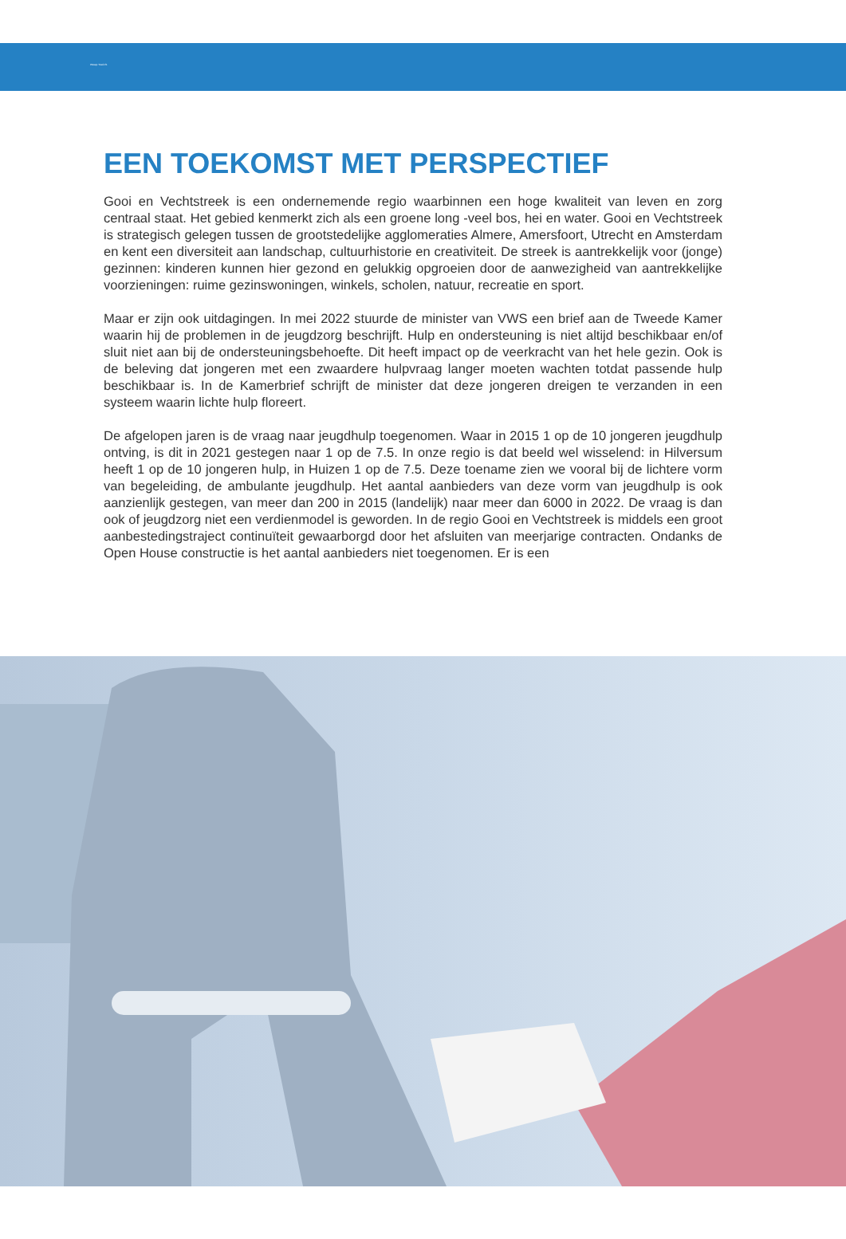Weesp-Toezicht
EEN TOEKOMST MET PERSPECTIEF
Gooi en Vechtstreek is een ondernemende regio waarbinnen een hoge kwaliteit van leven en zorg centraal staat. Het gebied kenmerkt zich als een groene long -veel bos, hei en water. Gooi en Vechtstreek is strategisch gelegen tussen de grootstedelijke agglomeraties Almere, Amersfoort, Utrecht en Amsterdam en kent een diversiteit aan landschap, cultuurhistorie en creativiteit. De streek is aantrekkelijk voor (jonge) gezinnen: kinderen kunnen hier gezond en gelukkig opgroeien door de aanwezigheid van aantrekkelijke voorzieningen: ruime gezinswoningen, winkels, scholen, natuur, recreatie en sport.
Maar er zijn ook uitdagingen. In mei 2022 stuurde de minister van VWS een brief aan de Tweede Kamer waarin hij de problemen in de jeugdzorg beschrijft. Hulp en ondersteuning is niet altijd beschikbaar en/of sluit niet aan bij de ondersteuningsbehoefte. Dit heeft impact op de veerkracht van het hele gezin. Ook is de beleving dat jongeren met een zwaardere hulpvraag langer moeten wachten totdat passende hulp beschikbaar is. In de Kamerbrief schrijft de minister dat deze jongeren dreigen te verzanden in een systeem waarin lichte hulp floreert.
De afgelopen jaren is de vraag naar jeugdhulp toegenomen. Waar in 2015 1 op de 10 jongeren jeugdhulp ontving, is dit in 2021 gestegen naar 1 op de 7.5. In onze regio is dat beeld wel wisselend: in Hilversum heeft 1 op de 10 jongeren hulp, in Huizen 1 op de 7.5. Deze toename zien we vooral bij de lichtere vorm van begeleiding, de ambulante jeugdhulp. Het aantal aanbieders van deze vorm van jeugdhulp is ook aanzienlijk gestegen, van meer dan 200 in 2015 (landelijk) naar meer dan 6000 in 2022. De vraag is dan ook of jeugdzorg niet een verdienmodel is geworden. In de regio Gooi en Vechtstreek is middels een groot aanbestedingstraject continuïteit gewaarborgd door het afsluiten van meerjarige contracten. Ondanks de Open House constructie is het aantal aanbieders niet toegenomen. Er is een